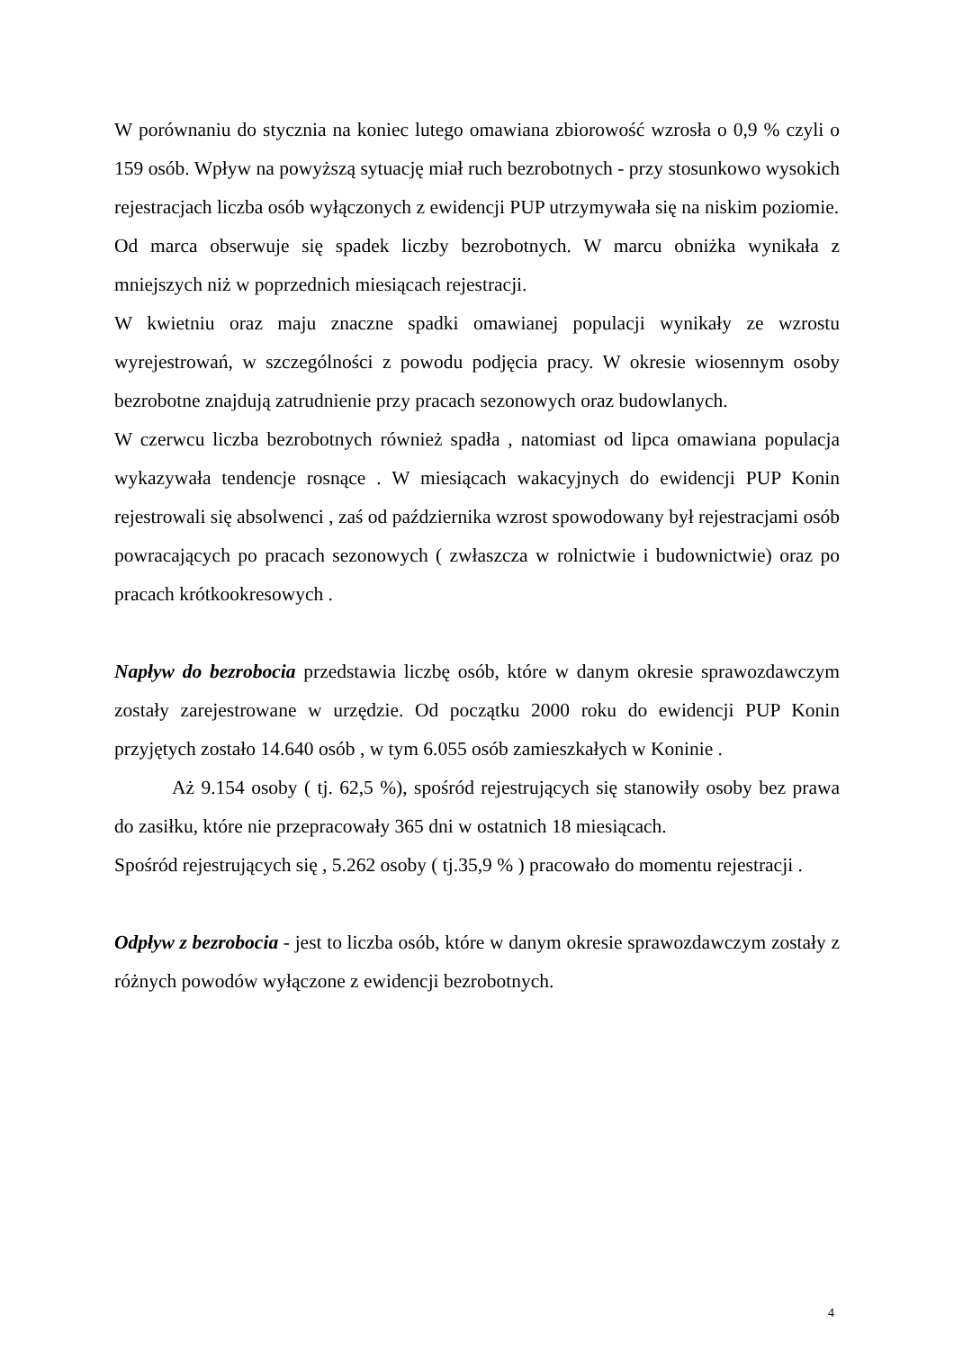W porównaniu do stycznia na koniec lutego omawiana zbiorowość wzrosła o 0,9 % czyli o 159 osób. Wpływ na powyższą sytuację miał ruch bezrobotnych - przy stosunkowo wysokich rejestracjach liczba osób wyłączonych z ewidencji PUP utrzymywała się na niskim poziomie.
Od marca obserwuje się spadek liczby bezrobotnych. W marcu obniżka wynikała z mniejszych niż w poprzednich miesiącach rejestracji.
W kwietniu oraz maju znaczne spadki omawianej populacji wynikały ze wzrostu wyrejestrowań, w szczególności z powodu podjęcia pracy. W okresie wiosennym osoby bezrobotne znajdują zatrudnienie przy pracach sezonowych oraz budowlanych.
W czerwcu liczba bezrobotnych również spadła , natomiast od lipca omawiana populacja wykazywała tendencje rosnące . W miesiącach wakacyjnych do ewidencji PUP Konin rejestrowali się absolwenci , zaś od października wzrost spowodowany był rejestracjami osób powracających po pracach sezonowych ( zwłaszcza w rolnictwie i budownictwie) oraz po pracach krótkookresowych .
Napływ do bezrobocia przedstawia liczbę osób, które w danym okresie sprawozdawczym zostały zarejestrowane w urzędzie. Od początku 2000 roku do ewidencji PUP Konin przyjętych zostało 14.640 osób , w tym 6.055 osób zamieszkałych w Koninie .
Aż 9.154 osoby ( tj. 62,5 %), spośród rejestrujących się stanowiły osoby bez prawa do zasiłku, które nie przepracowały 365 dni w ostatnich 18 miesiącach.
Spośród rejestrujących się , 5.262 osoby ( tj.35,9 % ) pracowało do momentu rejestracji .
Odpływ z bezrobocia - jest to liczba osób, które w danym okresie sprawozdawczym zostały z różnych powodów wyłączone z ewidencji bezrobotnych.
4